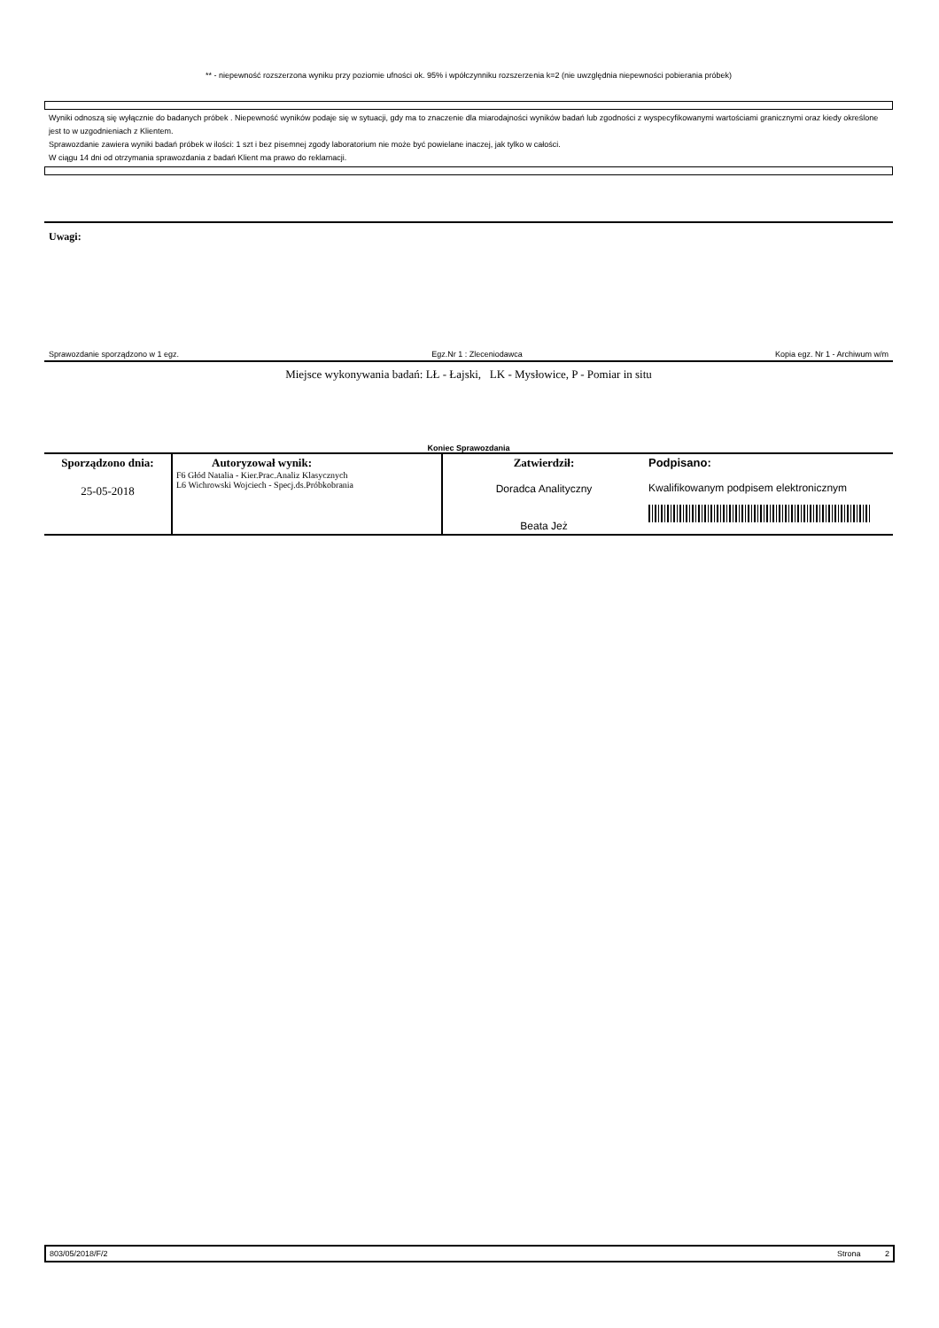** - niepewność rozszerzona wyniku przy poziomie ufności ok. 95% i wpółczynniku rozszerzenia k=2 (nie uwzględnia niepewności pobierania próbek)
Wyniki odnoszą się wyłącznie do badanych próbek . Niepewność wyników podaje się w sytuacji, gdy ma to znaczenie dla miarodajności wyników badań lub zgodności z wyspecyfikowanymi wartościami granicznymi oraz kiedy określone jest to w uzgodnieniach z Klientem.
Sprawozdanie zawiera wyniki badań próbek w ilości: 1 szt i bez pisemnej zgody laboratorium nie może być powielane inaczej, jak tylko w całości.
W ciągu 14 dni od otrzymania sprawozdania z badań Klient ma prawo do reklamacji.
Uwagi:
Sprawozdanie sporządzono w 1 egz. Egz.Nr 1 : Zleceniodawca Kopia egz. Nr 1 - Archiwum w/m
Miejsce wykonywania badań: LŁ - Łajski, LK - Mysłowice, P - Pomiar in situ
Koniec Sprawozdania
| Sporządzono dnia: 25-05-2018 | Autoryzował wynik: F6 Głód Natalia - Kier.Prac.Analiz Klasycznych L6 Wichrowski Wojciech - Specj.ds.Próbkobrania | Zatwierdził: Doradca Analityczny Beata Jeż | Podpisano: Kwalifikowanym podpisem elektronicznym |
803/05/2018/F/2 Strona 2